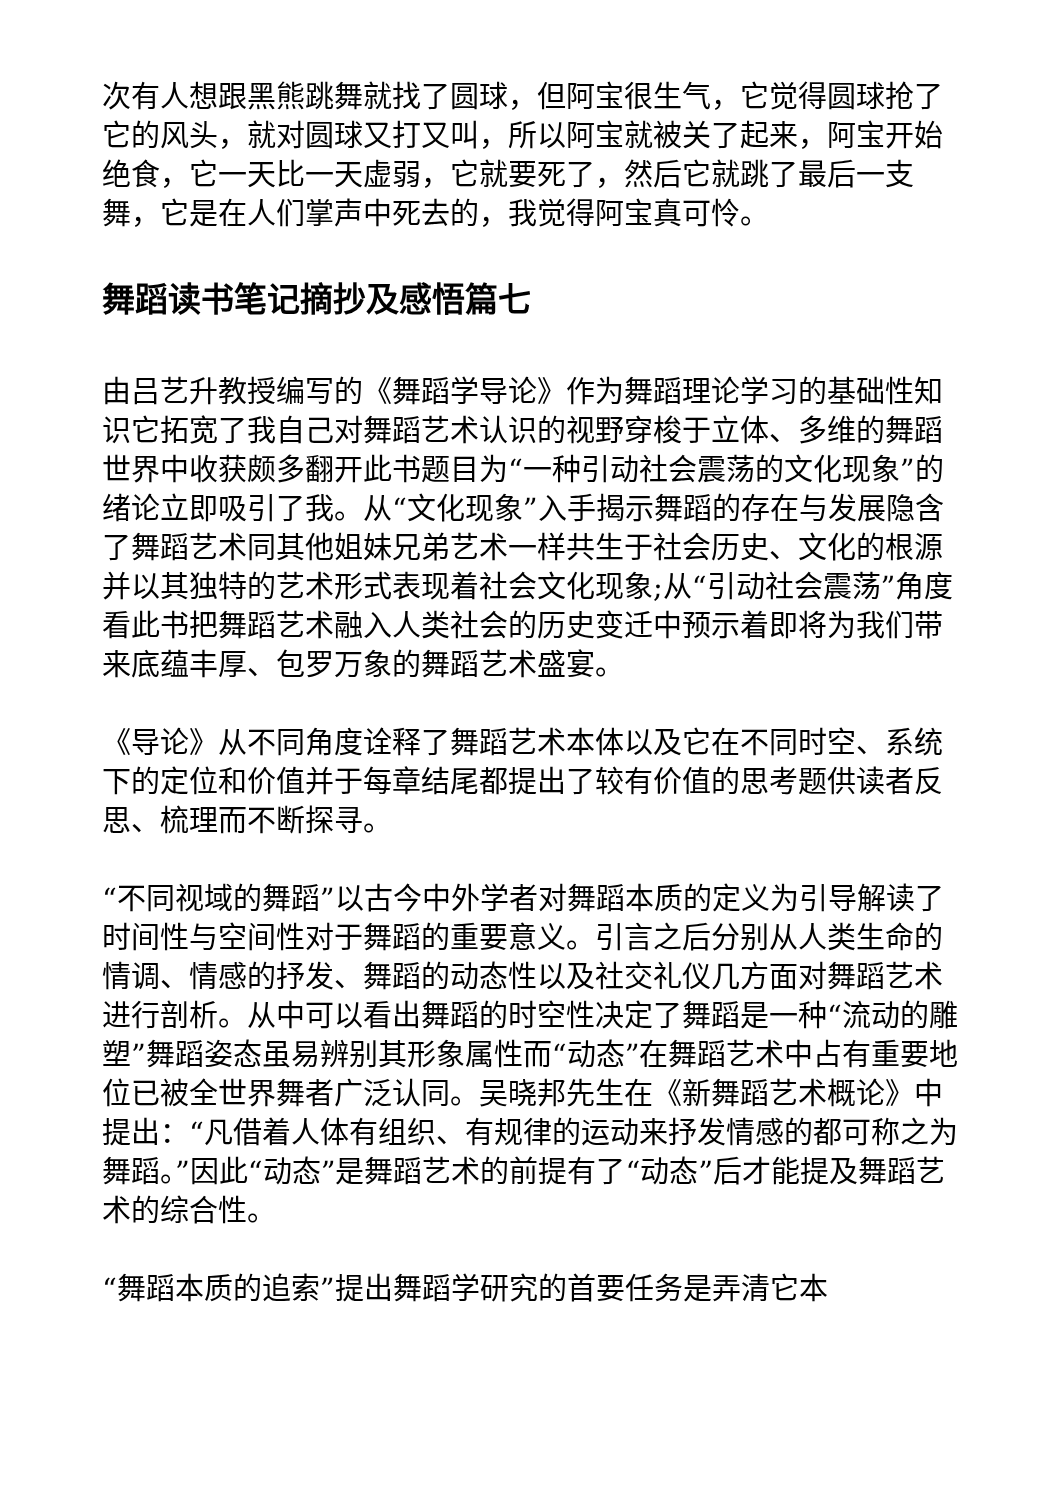次有人想跟黑熊跳舞就找了圆球，但阿宝很生气，它觉得圆球抢了它的风头，就对圆球又打又叫，所以阿宝就被关了起来，阿宝开始绝食，它一天比一天虚弱，它就要死了，然后它就跳了最后一支舞，它是在人们掌声中死去的，我觉得阿宝真可怜。
舞蹈读书笔记摘抄及感悟篇七
由吕艺升教授编写的《舞蹈学导论》作为舞蹈理论学习的基础性知识它拓宽了我自己对舞蹈艺术认识的视野穿梭于立体、多维的舞蹈世界中收获颇多翻开此书题目为“一种引动社会震荡的文化现象”的绪论立即吸引了我。从“文化现象”入手揭示舞蹈的存在与发展隐含了舞蹈艺术同其他姐妹兄弟艺术一样共生于社会历史、文化的根源并以其独特的艺术形式表现着社会文化现象;从“引动社会震荡”角度看此书把舞蹈艺术融入人类社会的历史变迁中预示着即将为我们带来底蕴丰厚、包罗万象的舞蹈艺术盛宴。
《导论》从不同角度诠释了舞蹈艺术本体以及它在不同时空、系统下的定位和价值并于每章结尾都提出了较有价值的思考题供读者反思、梳理而不断探寻。
“不同视域的舞蹈”以古今中外学者对舞蹈本质的定义为引导解读了时间性与空间性对于舞蹈的重要意义。引言之后分别从人类生命的情调、情感的抒发、舞蹈的动态性以及社交礼仪几方面对舞蹈艺术进行剖析。从中可以看出舞蹈的时空性决定了舞蹈是一种“流动的雕塑”舞蹈姿态虽易辨别其形象属性而“动态”在舞蹈艺术中占有重要地位已被全世界舞者广泛认同。吴晓邦先生在《新舞蹈艺术概论》中提出：“凡借着人体有组织、有规律的运动来抒发情感的都可称之为舞蹈。”因此“动态”是舞蹈艺术的前提有了“动态”后才能提及舞蹈艺术的综合性。
“舞蹈本质的追索”提出舞蹈学研究的首要任务是弄清它本